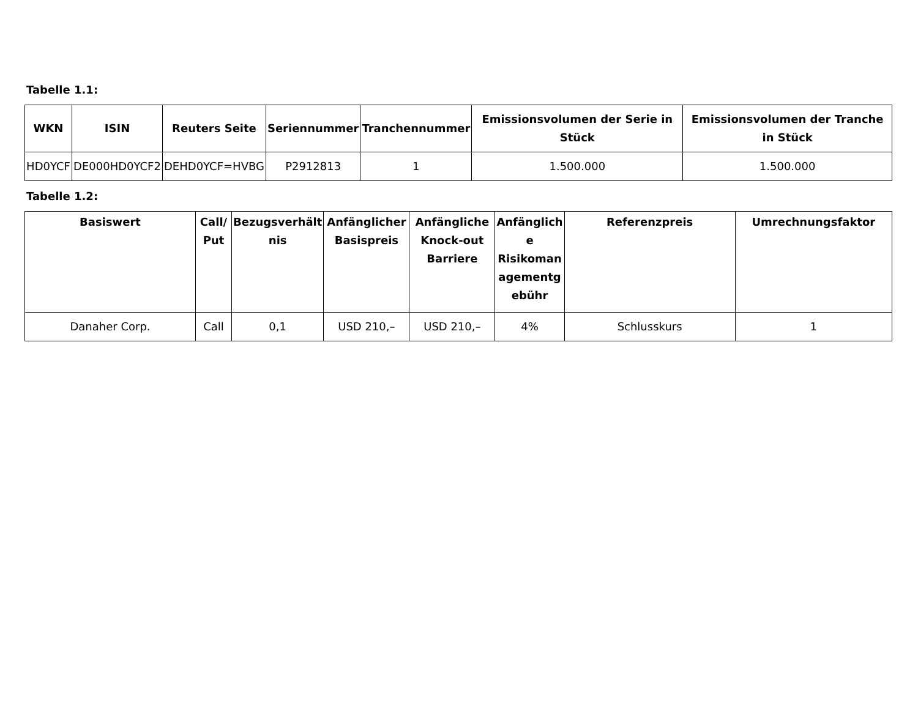Tabelle 1.1:
| WKN | ISIN | Reuters Seite | Seriennummer | Tranchennummer | Emissionsvolumen der Serie in Stück | Emissionsvolumen der Tranche in Stück |
| --- | --- | --- | --- | --- | --- | --- |
| HD0YCF | DE000HD0YCF2 | DEHD0YCF=HVBG | P2912813 | 1 | 1.500.000 | 1.500.000 |
Tabelle 1.2:
| Basiswert | Call/ Put | Bezugsverhält nis | Anfänglicher Basispreis | Anfängliche Knock-out Barriere | Anfänglich e Risikoman agementg ebühr | Referenzpreis | Umrechnungsfaktor |
| --- | --- | --- | --- | --- | --- | --- | --- |
| Danaher Corp. | Call | 0,1 | USD 210,– | USD 210,– | 4% | Schlusskurs | 1 |